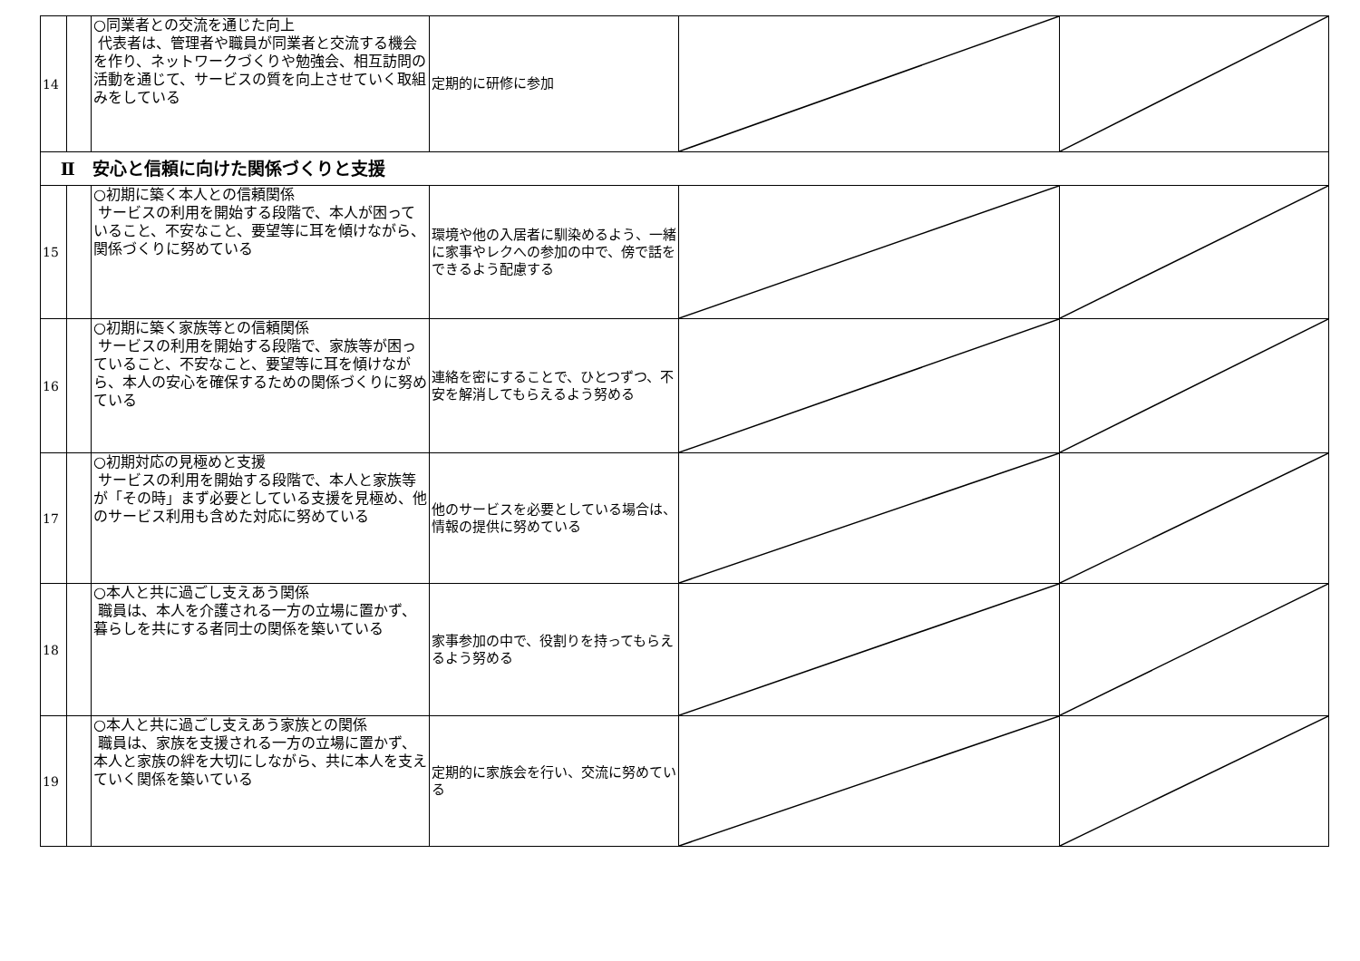| 14 | | ○同業者との交流を通じた向上 代表者は、管理者や職員が同業者と交流する機会を作り、ネットワークづくりや勉強会、相互訪問の活動を通じて、サービスの質を向上させていく取組みをしている | 定期的に研修に参加 | | |
| Ⅱ 安心と信頼に向けた関係づくりと支援 | | | | | |
| 15 | | ○初期に築く本人との信頼関係 サービスの利用を開始する段階で、本人が困っていること、不安なこと、要望等に耳を傾けながら、関係づくりに努めている | 環境や他の入居者に馴染めるよう、一緒に家事やレクへの参加の中で、傍で話をできるよう配慮する | | |
| 16 | | ○初期に築く家族等との信頼関係 サービスの利用を開始する段階で、家族等が困っていること、不安なこと、要望等に耳を傾けながら、本人の安心を確保するための関係づくりに努めている | 連絡を密にすることで、ひとつずつ、不安を解消してもらえるよう努める | | |
| 17 | | ○初期対応の見極めと支援 サービスの利用を開始する段階で、本人と家族等が「その時」まず必要としている支援を見極め、他のサービス利用も含めた対応に努めている | 他のサービスを必要としている場合は、情報の提供に努めている | | |
| 18 | | ○本人と共に過ごし支えあう関係 職員は、本人を介護される一方の立場に置かず、暮らしを共にする者同士の関係を築いている | 家事参加の中で、役割りを持ってもらえるよう努める | | |
| 19 | | ○本人と共に過ごし支えあう家族との関係 職員は、家族を支援される一方の立場に置かず、本人と家族の絆を大切にしながら、共に本人を支えていく関係を築いている | 定期的に家族会を行い、交流に努めている | | |